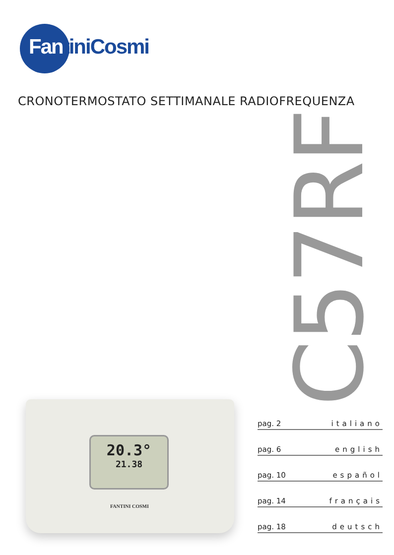FantiniCosmi
CRONOTERMOSTATO SETTIMANALE RADIOFREQUENZA
C57RF
20.3°
21.38
FANTINI COSMI
pag. 2 italiano
pag. 6 english
pag. 10 español
pag. 14 français
pag. 18 deutsch